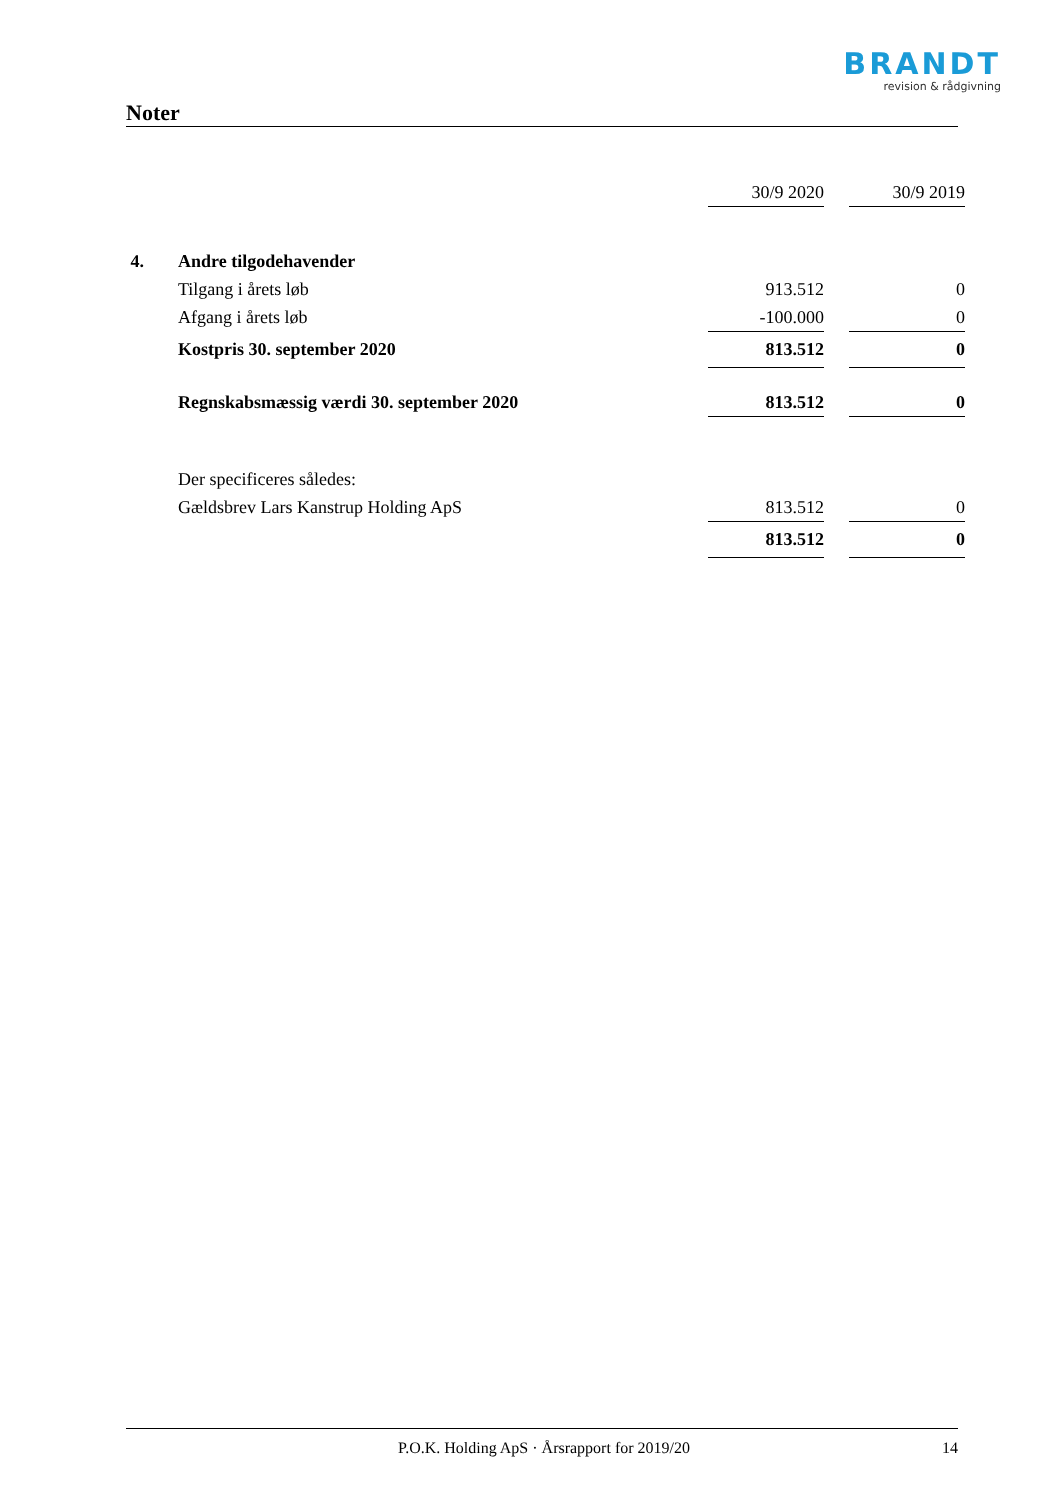BRANDT
revision & rådgivning
Noter
| | | 30/9 2020 | | 30/9 2019 |
| 4. | Andre tilgodehavender | | | |
| | Tilgang i årets løb | 913.512 | | 0 |
| | Afgang i årets løb | -100.000 | | 0 |
| | Kostpris 30. september 2020 | 813.512 | | 0 |
| | Regnskabsmæssig værdi 30. september 2020 | 813.512 | | 0 |
| | Der specificeres således: | | | |
| | Gældsbrev Lars Kanstrup Holding ApS | 813.512 | | 0 |
| | | 813.512 | | 0 |
P.O.K. Holding ApS · Årsrapport for 2019/20
14